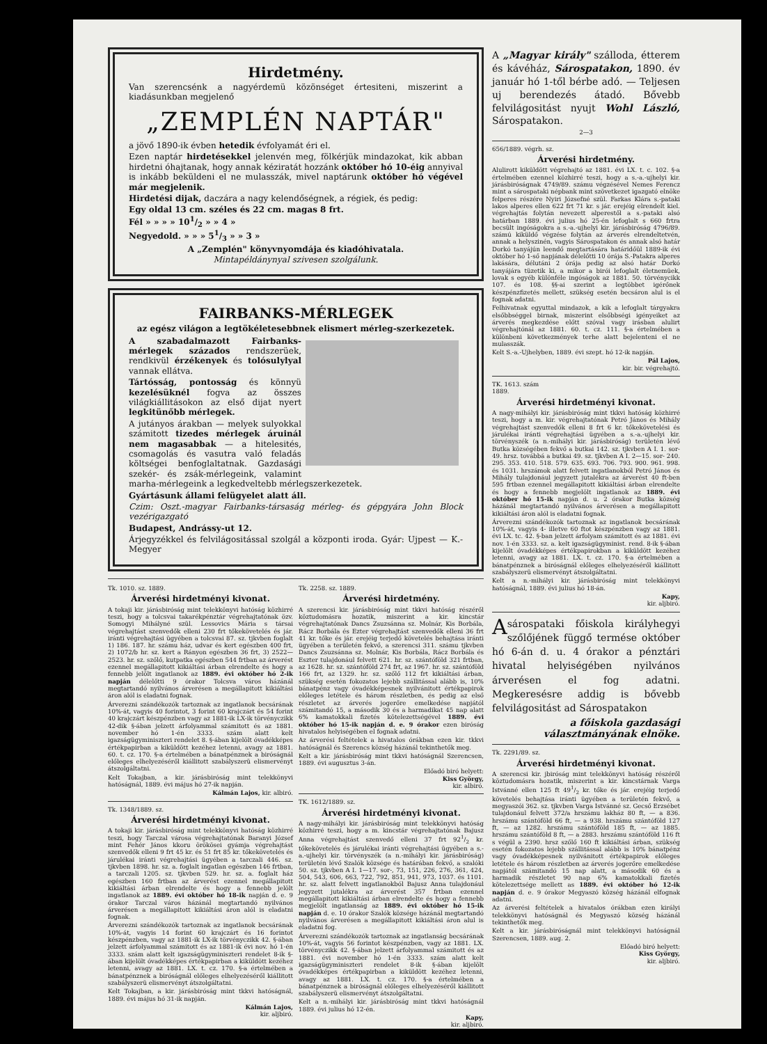Hirdetmény.
Van szerencsénk a nagyérdemü közönséget értesiteni, miszerint a kiadásunkban megjelenő
„ZEMPLÉN NAPTÁR"
a jövő 1890-ik évben hetedik évfolyamát éri el.
Ezen naptár hirdetésekkel jelenvén meg, fölkérjük mindazokat, kik abban hirdetni óhajtanak, hogy annak kéziratát hozzánk október hó 10-éig annyival is inkább beküldeni el ne mulasszák, mivel naptárunk október hó végével már megjelenik.
Hirdetési dijak, daczára a nagy kelendőségnek, a régiek, és pedig:
Egy oldal 13 cm. széles és 22 cm. magas 8 frt.
Fél » » » » 101/2 » » 4 »
Negyedold. » » » 51/3 » » 3 »
A „Zemplén" könyvnyomdája és kiadóhivatala.
Mintapéldánynyal szivesen szolgálunk.
FAIRBANKS-MÉRLEGEK
az egész világon a legtökéletesebbnek elismert mérleg-szerkezetek.
A szabadalmazott Fairbanks-mérlegek százados rendszerüek, rendkivül érzékenyek és tolósulylyal vannak ellátva.
Tártósság, pontosság és könnyü kezelésüknél fogva az összes világkiállitásokon az első dijat nyert legkitünőbb mérlegek.
A jutányos árakban — melyek sulyokkal számitott tizedes mérlegek áruinál nem magasabbak — a hitelesités, csomagolás és vasutra való feladás költségei benfoglaltatnak. Gazdasági szekér- és zsák-mérlegeink, valamint marha-mérlegeink a legkedveltebb mérlegszerkezetek.
Gyártásunk állami felügyelet alatt áll.
Czim: Oszt.-magyar Fairbanks-társaság mérleg- és gépgyára John Block vezérigazgató
Budapest, Andrássy-ut 12.
Árjegyzékkel és felvilágositással szolgál a központi iroda. Gyár: Ujpest — K.-Megyer
Tk. 1010. sz. 1889.
Árverési hirdetményi kivonat.
A tokaji kir. járásbiróság mint telekkönyvi hatóság közhirré teszi, hogy a tolcsvai takarékpénztár végrehajtatónak özv. Somogyi Mihályné szül. Lessovics Mária s társai végrehajtást szenvedők elleni 230 frt tőkekövetelés és jár. iránti végrehajtási ügyében a tolcsvai 87. sz. tjkvben foglalt 1) 186. 187. hr. számu ház, udvar és kert egészben 400 frt, 2) 1072/b hr. sz. kert a Rányon egészben 36 frt, 3) 2522—2523. hr. sz. szőlő, kutpatka egészben 544 frtban az árverést ezennel megállapitott kikiáltási árban elrendelte és hogy a fennebb jelölt ingatlanok az 1889. évi október hó 2-ik napján délelőtti 9 órakor Tolcsva város házánál megtartandó nyilvános árverésen a megállapitott kikiáltási áron alól is eladatni fognak.
Árverezni szándékozók tartoznak az ingatlanok becsárának 10%-át, vagyis 40 forintot, 3 forint 60 krajczárt és 54 forint 40 krajczárt készpénzben vagy az 1881-ik LX-ik törvényczikk 42-dik §-ában jelzett árfolyammal számitott és az 1881. november hó 1-én 3333. szám alatt kelt igazságügyminiszteri rendelet 8. §-ában kijelölt óvadékképes értékpapirban a kiküldött kezéhez letenni, avagy az 1881. 60. t. cz. 170. §-a értelmében a bánatpénznek a biróságnál előleges elhelyezéséről kiállitott szabályszerü elismervényt átszolgáltatni.
Kelt Tokajban, a kir. járásbiróság mint telekkönyvi hatóságnál, 1889. évi május hó 27-ik napján.
Kálmán Lajos, kir. albiró.
Tk. 1348/1889. sz.
Árverési hirdetményi kivonat.
A tokaji kir. járásbiróság mint telekkönyvi hatóság közhirré teszi, hogy Tarczal városa végrehajtatónak Baranyi József mint Fehér János kkoru örökösei gyámja végrehajtást szenvedők elleni 9 frt 45 kr. és 51 frt 85 kr. tőkekövetelés és járulékai iránti végrehajtási ügyében a tarczali 446. sz. tjkvben 1898. hr. sz. a. foglalt ingatlan egészben 146 frtban, a tarczali 1205. sz. tjkvben 529. hr. sz. a. foglalt ház egészben 160 frtban az árverést ezennel megállapitott kikiáltási árban elrendelte és hogy a fennebb jelölt ingatlanok az 1889. évi október hó 18-ik napján d. e. 9 órakor Tarczal város házánál megtartandó nyilvános árverésen a megállapitott kikiáltási áron alól is eladatni fognak.
Árverezni szándékozók tartoznak az ingatlanok becsárának 10%-át, vagyis 14 forint 60 krajczárt és 16 forintot készpénzben, vagy az 1881-ik LX-ik törvényczikk 42. §-ában jelzett árfolyammal számitott és az 1881-ik évi nov. hó 1-én 3333. szám alatt kelt igazságügyminiszteri rendelet 8-ik §-ában kijelölt óvadékképes értékpapirban a kiküldött kezéhez letenni, avagy az 1881. LX. t. cz. 170. §-a értelmében a bánatpénznek a biróságnál előleges elhelyezéséről kiállitott szabályszerü elismervényt átszolgáltatni.
Kelt Tokajban, a kir. járásbiróság mint tkkvi hatóságnál, 1889. évi május hó 31-ik napján.
Kálmán Lajos,
kir. aljbiró.
Tk. 2258. sz. 1889.
Árverési hirdetmény.
A szerencsi kir. járásbiróság mint tkkvi hatóság részéről köztudomásra hozatik, miszerint a kir. kincstár végrehajtatónak Dancs Zsuzsánna sz. Molnár, Kis Borbála, Rácz Borbála és Ezter végrehajtást szenvedők elleni 36 frt 41 kr. tőke és jár. erejéig terjedő követelés behajtása iránti ügyében a területén fekvő, a szerencsi 311. számu tjkvben Dancs Zsuzsánna sz. Molnár, Kis Borbála, Rácz Borbála és Eszter tulajdonául felvett 621. hr. sz. szántóföld 321 frtban, az 1628. hr. sz. szántóföld 274 frt, az 1967. hr. sz. szántóföld 166 frt, az 1329. hr. sz. szőlő 112 frt kikiáltási árban, szükség esetén fokozatos lejebb szállitással alább is, 10% bánatpénz vagy óvadékképesnek nyilvánitott értékpapirok előleges letétele és három részletben, és pedig az első részletet az árverés jogerőre emelkedése napjától számitandó 15, a második 30 és a harmadikat 45 nap alatt 6% kamatokkali fizetés kötelezettségével 1889. évi október hó 15-ik napján d. e. 9 órakor ezen biróság hivatalos helyiségében el fognak adatni.
Az árverési feltételek a hivatalos órákban ezen kir. tkkvi hatóságnál és Szerencs község házánál tekinthetők meg.
Kelt a kir. járásbiróság mint tkkvi hatóságnál Szerencsen, 1889. évi augusztus 3-án.
Előadó biró helyett:
Kiss György,
kir. albiró.
TK. 1612/1889. sz.
Árverési hirdetményi kivonat.
A nagy-mihályi kir. járásbiróság mint telekkönyvi hatóság közhirré teszi, hogy a m. kincstár végrehajtatónak Bajusz Anna végrehajtást szenvedő elleni 37 frt 921/2 kr. tőkekövetelés és járulékai iránti végrehajtási ügyében a s.-a.-ujhelyi kir. törvényszék (a n.-mihályi kir. járásbiróság) területén lévő Szalók községe és határában fekvő, a szalóki 50. sz. tjkvben A I. 1—17. sor-, 73, 151, 226, 276, 361, 424, 504, 543, 606, 663, 722, 792, 851, 941, 973, 1037. és 1101. hr. sz. alatt felvett ingatlanokból Bajusz Anna tulajdonául jegyzett jutalékra az árverést 357 frtban ezennel megállapitott kikiáltási árban elrendelte és hogy a fennebb megjelölt ingatlanság az 1889. évi október hó 15-ik napján d. e. 10 órakor Szalók községe házánál megtartandó nyilvános árverésen a megállapitott kikiáltási áron alul is eladatni fog.
Árverezni szándékozók tartoznak az ingatlanság becsárának 10%-át, vagyis 56 forintot készpénzben, vagy az 1881. LX. törvényczikk 42. §-ában jelzett árfolyammal számitott és az 1881. évi november hó 1-én 3333. szám alatt kelt igazságügyminiszteri rendelet 8-ik §-ában kijelölt óvadékképes értékpapirban a kiküldött kezéhez letenni, avagy az 1881. LX. t. cz. 170. §-a értelmében a bánatpénznek a biróságnál előleges elhelyezéséről kiállitott szabályszerü elismervényt átszolgáltatni.
Kelt a n.-mihályi kir. járásbiróság mint tkkvi hatóságnál 1889. évi julius hó 12-én.
Kapy,
kir. aljbiró.
A „Magyar király" szálloda, étterem és kávéház, Sárospatakon, 1890. év január hó 1-től bérbe adó. — Teljesen uj berendezés átadó. Bővebb felvilágositást nyujt Wohl László, Sárospatakon.
2—3
656/1889. végrh. sz.
Árverési hirdetmény.
Alulirott kiküldött végrehajtó az 1881. évi LX. t. c. 102. §-a értelmében ezennel közhirré teszi, hogy a s.-a.-ujhelyi kir. járásbiróságnak 4749/89. számu végzésével Nemes Ferencz mint a sárospataki népbank mint szövetkezet igazgató elnöke felperes részére Nyiri Józsefné szül. Farkas Klára s.-pataki lakos alperes ellen 622 frt 71 kr. s jár. erejéig elrendelt kiel. végrehajtás folytán nevezett alperestől a s.-pataki alsó határban 1889. évi julius hó 25-én lefoglalt s 660 frtra becsült ingóságokra a s.-a.-ujhelyi kir. járásbiróság 4796/89. számú kiküldő végzése folytán az árverés elrendeltetvén, annak a helyszinén, vagyis Sárospatakon és annak alsó határ Dorkó tanyájún leendő megtartására határidőül 1889-ik évi október hó 1-ső napjának délelőtti 10 órája S.-Patakra alperes lakására, délutáni 2 órája pedig az alsó határ Dorkó tanyájára tüzetik ki, a mikor a birói lefoglalt életnemüek, lovak s egyéb különféle ingóságok az 1881. 50. törvénycikk 107. és 108. §§-ai szerint a legtöbbet igérőnek készpénzfizetés mellett, szükség esetén becsáron alul is el fognak adatni.
Felhivatnak egyuttal mindazok, a kik a lefoglalt tárgyakra elsőbbséggel birnak, miszerint elsőbbségi igényeiket az árverés megkezdése előtt szóval vagy irásban alulirt végrehajtónál az 1881. 60. t. cz. 111. §-a értelmében a különbeni következmények terhe alatt bejelenteni el ne mulasszák.
Kelt S.-a.-Ujhelyben, 1889. évi szept. hó 12-ik napján.
Pál Lajos,
kir. bir. végrehajtó.
TK. 1613. szám
1889.
Árverési hirdetményi kivonat.
A nagy-mihályi kir. járásbiróság mint tkkvi hatóság közhirré teszi, hogy a m. kir. végrehajtatónak Petró János és Mihály végrehajtást szenvedők elleni 8 frt 6 kr. tőkekövetelési és járulékai iránti végrehajtási ügyében a s.-a.-ujhelyi kir. törvényszék (a n.-mihályi kir. járásbiróság) területén lévő Butka községében fekvő a butkai 142. sz. tjkvben A I. 1. sor- 49. hrsz. továbbá a butkai 49. sz. tjkvben A I. 2—15. sor- 240. 295. 353. 410. 518. 579. 635. 693. 706. 793. 900. 961. 998. és 1031. hrszámok alatt felvett ingatlanokból Petró János és Mihály tulajdonául jegyzett jutalékra az árverést 40 ft-ben 595 frtban ezennel megállapitott kikiáltási árban elrendelte és hogy a fennebb megjelölt ingatlanok az 1889. évi október hó 15-ik napján d. u. 2 órakor Butka község házánál megtartandó nyilvános árverésen a megállapitott kikiáltási áron alól is eladatni fognak.
Árverezni szándékozók tartoznak az ingatlanok becsárának 10%-át, vagyis 4- illetve 60 ftot készpénzben vagy az 1881. évi LX. tc. 42. §-ban jelzett árfolyam számitott és az 1881. évi nov. 1-én 3333. sz. a. kelt igazságügyminist. rend. 8-ik §-ában kijelölt óvadékképes értékpapirokban a kiküldött kezéhez letenni, avagy az 1881. LX. t. cz. 170. §-a értelmében a bánatpénznek a biróságnál előleges elhelyezéséről kiállitott szabályszerü elismervényt átszolgáltatni.
Kelt a n.-mihályi kir. járásbiróság mint telekkönyvi hatóságnál, 1889. évi julius hó 18-án.
Kapy,
kir. aljbiró.
A sárospataki főiskola királyhegyi szőlőjének függő termése október hó 6-án d. u. 4 órakor a pénztári hivatal helyiségében nyilvános árverésen el fog adatni. Megkeresésre addig is bővebb felvilágositást ad Sárospatakon
a főiskola gazdasági választmányának elnöke.
Tk. 2291/89. sz.
Árverési hirdetményi kivonat.
A szerencsi kir. jbiróság mint telekkönyvi hatóság részéről köztudomásra hozatik, miszerint a kir. kincstárnak Varga Istvánné ellen 125 ft 491/2 kr. tőke és jár. erejéig terjedő követelés behajtása iránti ügyében a területén fekvő, a megyaszói 362. sz. tjkvben Varga Istvánné sz. Gecső Erzsébet tulajdonául felvett 372/a hrszámu lakház 80 ft, — a 836. hrszámu szántóföld 66 ft, — a 938. hrszámu szántóföld 127 ft, — az 1282. hrszámu szántóföld 185 ft, — az 1885. hrszámu szántóföld 8 ft, — a 2883. hrszámu szántóföld 116 ft s végül a 2390. hrsz szőlő 160 ft kikiáltási árban, szükség esetén fokozatos lejebb szállitással alább is 10% bánatpénz vagy óvadékképesnek nyilvánitott értékpapirok előleges letétele és három részletben az árverés jogerőre emelkedése napjától számitandó 15 nap alatt, a második 60 és a harmadik részletet 90 nap 6% kamatokkali fizetés kötelezettsége mellett as 1889. évi október hó 12-ik napján d. e. 9 órakor Megyaszó község házánál elfognak adatni.
Az árverési feltételek a hivatalos órákban ezen királyi telekkönyvi hatóságnál és Megyaszó község házánál tekinthetők meg.
Kelt a kir. járásbiróságnál mint telekkönyvi hatóságnál Szerencsen, 1889. aug. 2.
Előadó biró helyett:
Kiss György,
kir. aljbiró.